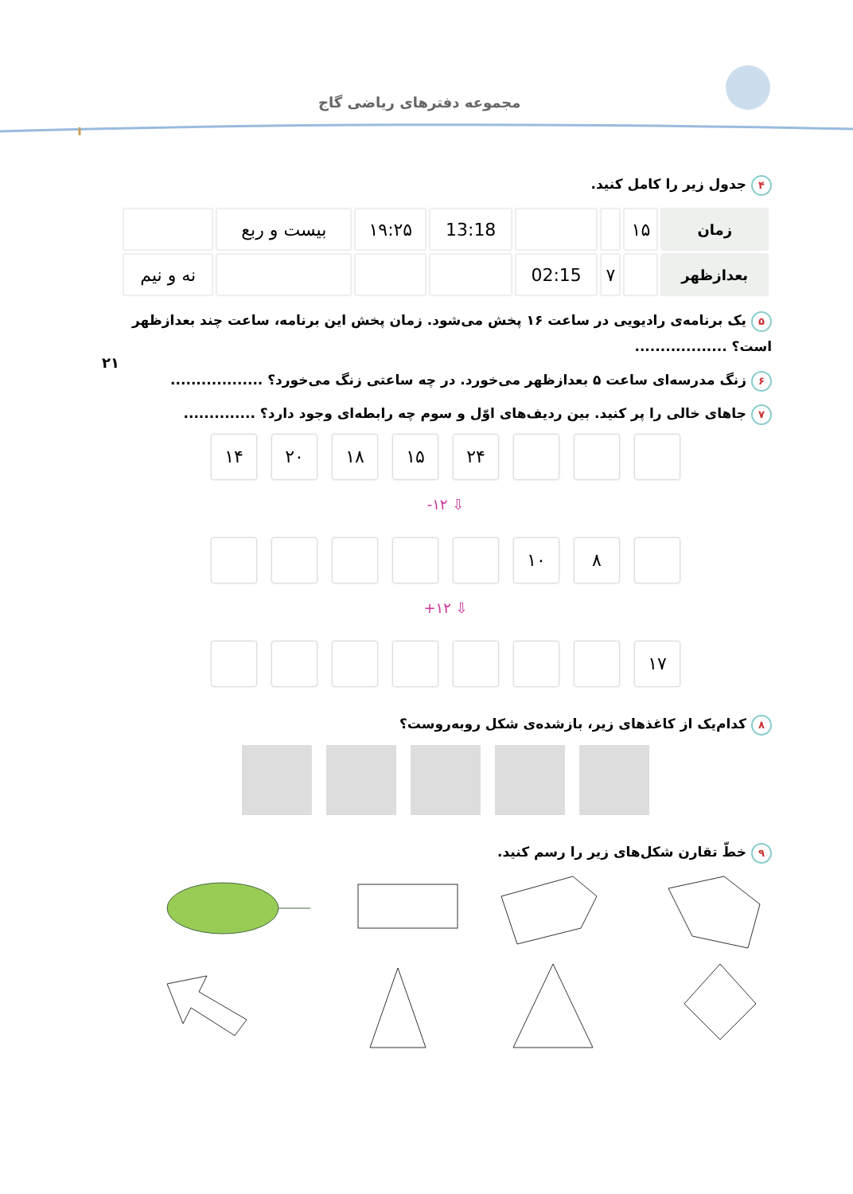مجموعه دفترهای ریاضی گاج
۴ جدول زیر را کامل کنید.
| زمان | ۱۵ | | | 13:18 | ۱۹:۲۵ | بیست و ربع | |
| بعدازظهر | | ۷ | 02:15 | | | | نه و نیم |
۵ یک برنامه‌ی رادیویی در ساعت ۱۶ پخش می‌شود. زمان پخش این برنامه، ساعت چند بعدازظهر است؟ ..................
۲۱
۶ زنگ مدرسه‌ای ساعت ۵ بعدازظهر می‌خورد. در چه ساعتی زنگ می‌خورد؟ ..................
۷ جاهای خالی را پر کنید. بین ردیف‌های اوّل و سوم چه رابطه‌ای وجود دارد؟ ..............
۱۴ ۲۰ ۱۸ ۱۵ ۲۴
⇩ ۱۲-
۱۰ ۸
⇩ ۱۲+
۱۷
۸ کدام‌یک از کاغذهای زیر، بازشده‌ی شکل روبه‌روست؟
۹ خطّ تقارن شکل‌های زیر را رسم کنید.